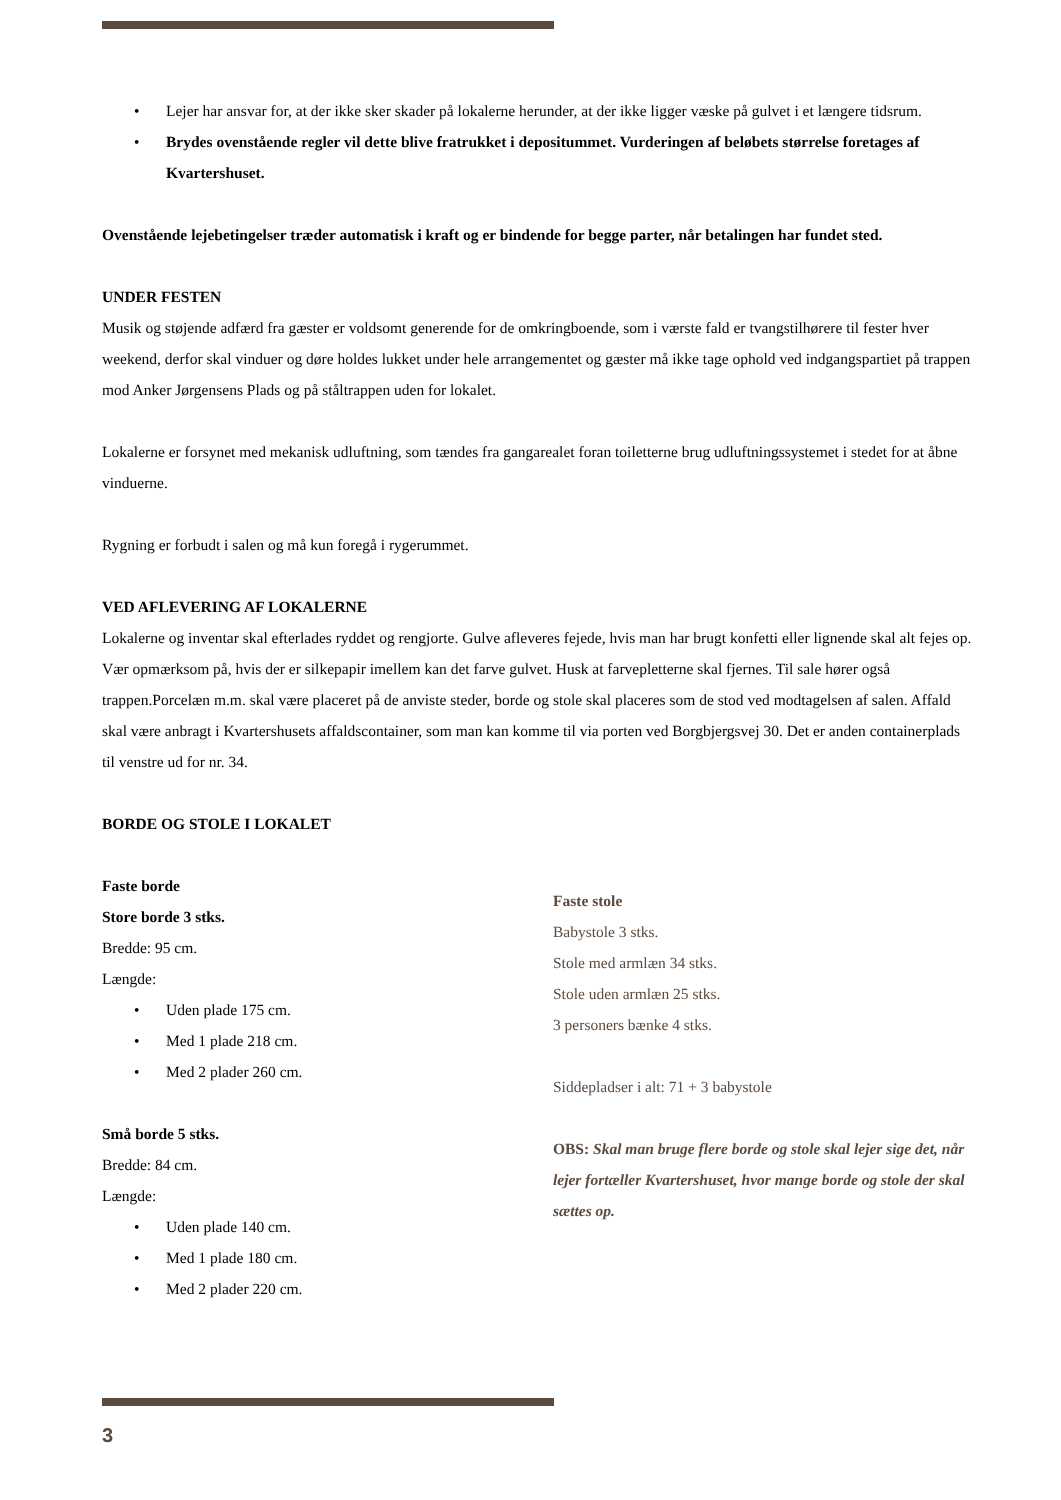Lejer har ansvar for, at der ikke sker skader på lokalerne herunder, at der ikke ligger væske på gulvet i et længere tidsrum.
Brydes ovenstående regler vil dette blive fratrukket i depositummet. Vurderingen af beløbets størrelse foretages af Kvartershuset.
Ovenstående lejebetingelser træder automatisk i kraft og er bindende for begge parter, når betalingen har fundet sted.
UNDER FESTEN
Musik og støjende adfærd fra gæster er voldsomt generende for de omkringboende, som i værste fald er tvangstilhørere til fester hver weekend, derfor skal vinduer og døre holdes lukket under hele arrangementet og gæster må ikke tage ophold ved indgangspartiet på trappen mod Anker Jørgensens Plads og på ståltrappen uden for lokalet.
Lokalerne er forsynet med mekanisk udluftning, som tændes fra gangarealet foran toiletterne brug udluftningssystemet i stedet for at åbne vinduerne.
Rygning er forbudt i salen og må kun foregå i rygerummet.
VED AFLEVERING AF LOKALERNE
Lokalerne og inventar skal efterlades ryddet og rengjorte. Gulve afleveres fejede, hvis man har brugt konfetti eller lignende skal alt fejes op. Vær opmærksom på, hvis der er silkepapir imellem kan det farve gulvet. Husk at farvepletterne skal fjernes. Til sale hører også trappen.Porcelæn m.m. skal være placeret på de anviste steder, borde og stole skal placeres som de stod ved modtagelsen af salen. Affald skal være anbragt i Kvartershusets affaldscontainer, som man kan komme til via porten ved Borgbjergsvej 30. Det er anden containerplads til venstre ud for nr. 34.
BORDE OG STOLE I LOKALET
Faste borde
Store borde 3 stks.
Bredde: 95 cm.
Længde:
Uden plade 175 cm.
Med 1 plade 218 cm.
Med 2 plader 260 cm.
Små borde 5 stks.
Bredde: 84 cm.
Længde:
Uden plade 140 cm.
Med 1 plade 180 cm.
Med 2 plader 220 cm.
Faste stole
Babystole 3 stks.
Stole med armlæn 34 stks.
Stole uden armlæn 25 stks.
3 personers bænke 4 stks.
Siddepladser i alt: 71 + 3 babystole
OBS: Skal man bruge flere borde og stole skal lejer sige det, når lejer fortæller Kvartershuset, hvor mange borde og stole der skal sættes op.
3